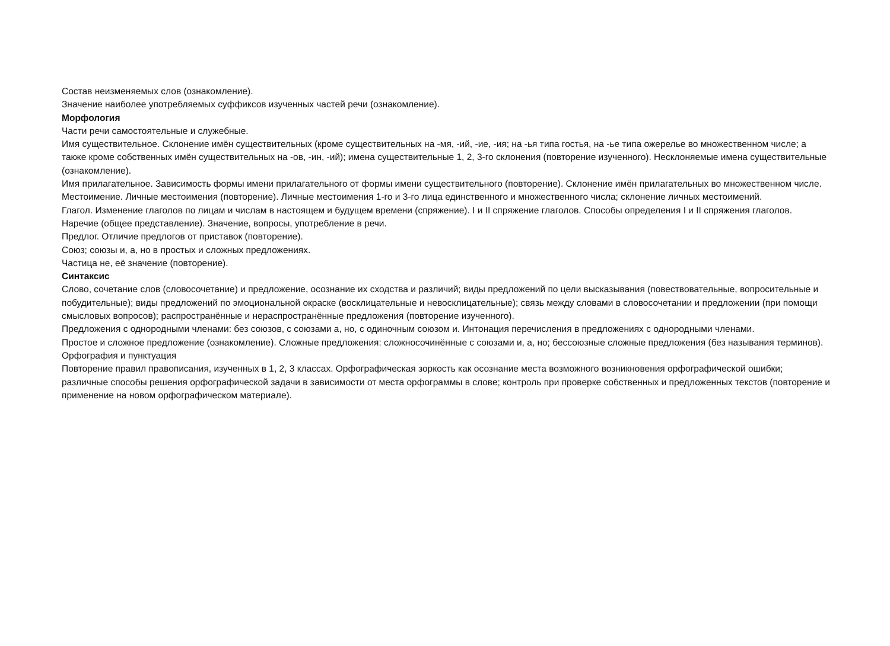Состав неизменяемых слов (ознакомление).
Значение наиболее употребляемых суффиксов изученных частей речи (ознакомление).
Морфология
Части речи самостоятельные и служебные.
Имя существительное. Склонение имён существительных (кроме существительных на -мя, -ий, -ие, -ия; на -ья типа гостья, на -ье типа ожерелье во множественном числе; а также кроме собственных имён существительных на -ов, -ин, -ий); имена существительные 1, 2, 3-го склонения (повторение изученного). Несклоняемые имена существительные (ознакомление).
Имя прилагательное. Зависимость формы имени прилагательного от формы имени существительного (повторение). Склонение имён прилагательных во множественном числе.
Местоимение. Личные местоимения (повторение). Личные местоимения 1-го и 3-го лица единственного и множественного числа; склонение личных местоимений.
Глагол. Изменение глаголов по лицам и числам в настоящем и будущем времени (спряжение). I и II спряжение глаголов. Способы определения I и II спряжения глаголов.
Наречие (общее представление). Значение, вопросы, употребление в речи.
Предлог. Отличие предлогов от приставок (повторение).
Союз; союзы и, а, но в простых и сложных предложениях.
Частица не, её значение (повторение).
Синтаксис
Слово, сочетание слов (словосочетание) и предложение, осознание их сходства и различий; виды предложений по цели высказывания (повествовательные, вопросительные и побудительные); виды предложений по эмоциональной окраске (восклицательные и невосклицательные); связь между словами в словосочетании и предложении (при помощи смысловых вопросов); распространённые и нераспространённые предложения (повторение изученного).
Предложения с однородными членами: без союзов, с союзами а, но, с одиночным союзом и. Интонация перечисления в предложениях с однородными членами.
Простое и сложное предложение (ознакомление). Сложные предложения: сложносочинённые с союзами и, а, но; бессоюзные сложные предложения (без называния терминов).
Орфография и пунктуация
Повторение правил правописания, изученных в 1, 2, 3 классах. Орфографическая зоркость как осознание места возможного возникновения орфографической ошибки; различные способы решения орфографической задачи в зависимости от места орфограммы в слове; контроль при проверке собственных и предложенных текстов (повторение и применение на новом орфографическом материале).